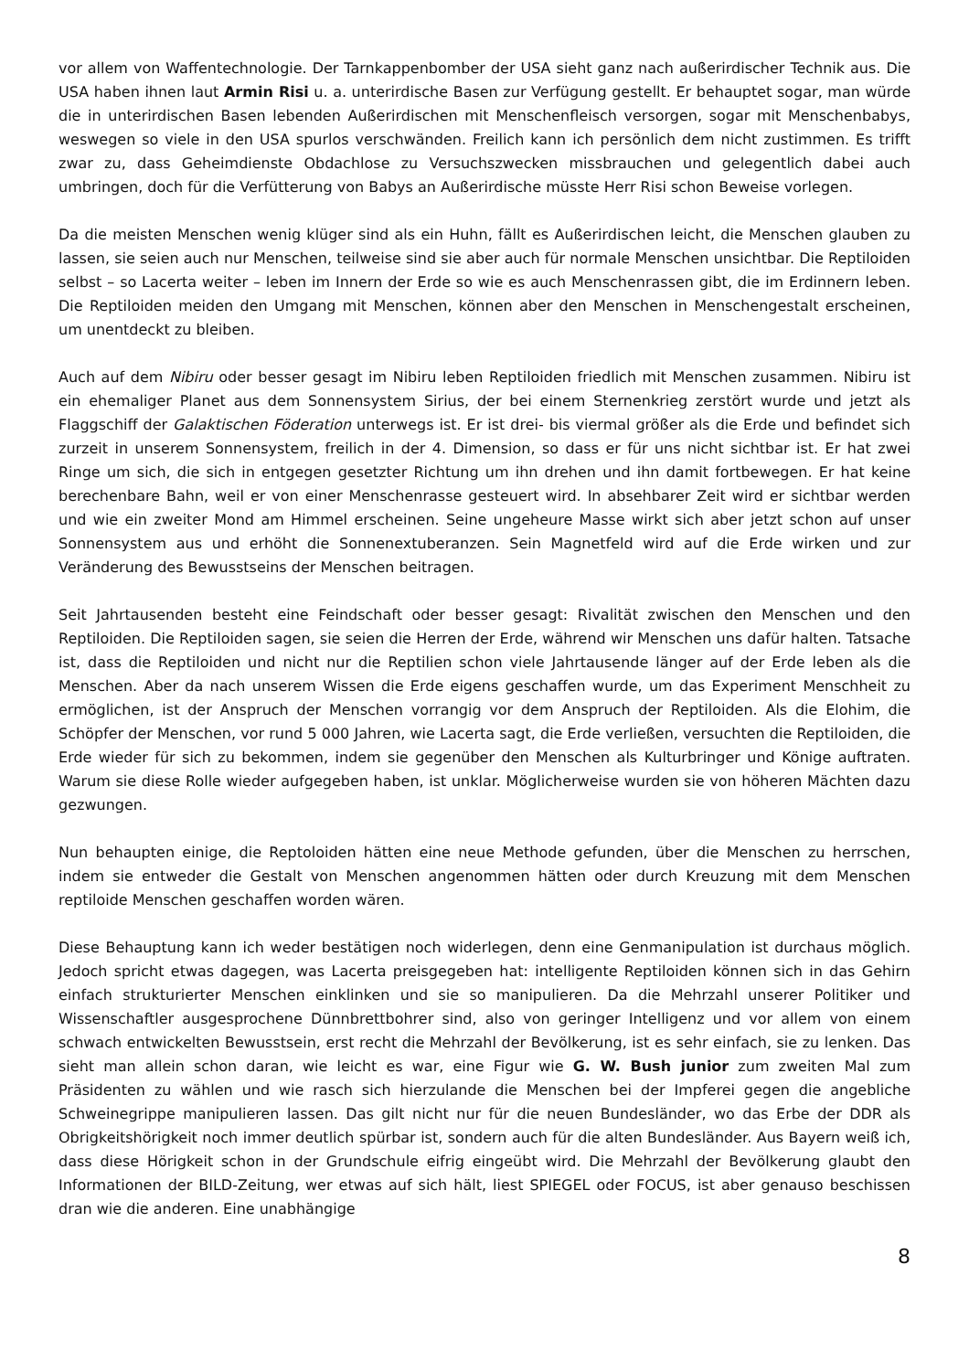vor allem von Waffentechnologie. Der Tarnkappenbomber der USA sieht ganz nach außerirdischer Technik aus. Die USA haben ihnen laut Armin Risi u. a. unterirdische Basen zur Verfügung gestellt. Er behauptet sogar, man würde die in unterirdischen Basen lebenden Außerirdischen mit Menschenfleisch versorgen, sogar mit Menschenbabys, weswegen so viele in den USA spurlos verschwänden. Freilich kann ich persönlich dem nicht zustimmen. Es trifft zwar zu, dass Geheimdienste Obdachlose zu Versuchszwecken missbrauchen und gelegentlich dabei auch umbringen, doch für die Verfütterung von Babys an Außerirdische müsste Herr Risi schon Beweise vorlegen.
Da die meisten Menschen wenig klüger sind als ein Huhn, fällt es Außerirdischen leicht, die Menschen glauben zu lassen, sie seien auch nur Menschen, teilweise sind sie aber auch für normale Menschen unsichtbar. Die Reptiloiden selbst – so Lacerta weiter – leben im Innern der Erde so wie es auch Menschenrassen gibt, die im Erdinnern leben. Die Reptiloiden meiden den Umgang mit Menschen, können aber den Menschen in Menschengestalt erscheinen, um unentdeckt zu bleiben.
Auch auf dem Nibiru oder besser gesagt im Nibiru leben Reptiloiden friedlich mit Menschen zusammen. Nibiru ist ein ehemaliger Planet aus dem Sonnensystem Sirius, der bei einem Sternenkrieg zerstört wurde und jetzt als Flaggschiff der Galaktischen Föderation unterwegs ist. Er ist drei- bis viermal größer als die Erde und befindet sich zurzeit in unserem Sonnensystem, freilich in der 4. Dimension, so dass er für uns nicht sichtbar ist. Er hat zwei Ringe um sich, die sich in entgegen gesetzter Richtung um ihn drehen und ihn damit fortbewegen. Er hat keine berechenbare Bahn, weil er von einer Menschenrasse gesteuert wird. In absehbarer Zeit wird er sichtbar werden und wie ein zweiter Mond am Himmel erscheinen. Seine ungeheure Masse wirkt sich aber jetzt schon auf unser Sonnensystem aus und erhöht die Sonnenextuberanzen. Sein Magnetfeld wird auf die Erde wirken und zur Veränderung des Bewusstseins der Menschen beitragen.
Seit Jahrtausenden besteht eine Feindschaft oder besser gesagt: Rivalität zwischen den Menschen und den Reptiloiden. Die Reptiloiden sagen, sie seien die Herren der Erde, während wir Menschen uns dafür halten. Tatsache ist, dass die Reptiloiden und nicht nur die Reptilien schon viele Jahrtausende länger auf der Erde leben als die Menschen. Aber da nach unserem Wissen die Erde eigens geschaffen wurde, um das Experiment Menschheit zu ermöglichen, ist der Anspruch der Menschen vorrangig vor dem Anspruch der Reptiloiden. Als die Elohim, die Schöpfer der Menschen, vor rund 5 000 Jahren, wie Lacerta sagt, die Erde verließen, versuchten die Reptiloiden, die Erde wieder für sich zu bekommen, indem sie gegenüber den Menschen als Kulturbringer und Könige auftraten. Warum sie diese Rolle wieder aufgegeben haben, ist unklar. Möglicherweise wurden sie von höheren Mächten dazu gezwungen.
Nun behaupten einige, die Reptoloiden hätten eine neue Methode gefunden, über die Menschen zu herrschen, indem sie entweder die Gestalt von Menschen angenommen hätten oder durch Kreuzung mit dem Menschen reptiloide Menschen geschaffen worden wären.
Diese Behauptung kann ich weder bestätigen noch widerlegen, denn eine Genmanipulation ist durchaus möglich. Jedoch spricht etwas dagegen, was Lacerta preisgegeben hat: intelligente Reptiloiden können sich in das Gehirn einfach strukturierter Menschen einklinken und sie so manipulieren. Da die Mehrzahl unserer Politiker und Wissenschaftler ausgesprochene Dünnbrettbohrer sind, also von geringer Intelligenz und vor allem von einem schwach entwickelten Bewusstsein, erst recht die Mehrzahl der Bevölkerung, ist es sehr einfach, sie zu lenken. Das sieht man allein schon daran, wie leicht es war, eine Figur wie G. W. Bush junior zum zweiten Mal zum Präsidenten zu wählen und wie rasch sich hierzulande die Menschen bei der Impferei gegen die angebliche Schweinegrippe manipulieren lassen. Das gilt nicht nur für die neuen Bundesländer, wo das Erbe der DDR als Obrigkeitshörigkeit noch immer deutlich spürbar ist, sondern auch für die alten Bundesländer. Aus Bayern weiß ich, dass diese Hörigkeit schon in der Grundschule eifrig eingeübt wird. Die Mehrzahl der Bevölkerung glaubt den Informationen der BILD-Zeitung, wer etwas auf sich hält, liest SPIEGEL oder FOCUS, ist aber genauso beschissen dran wie die anderen. Eine unabhängige
8